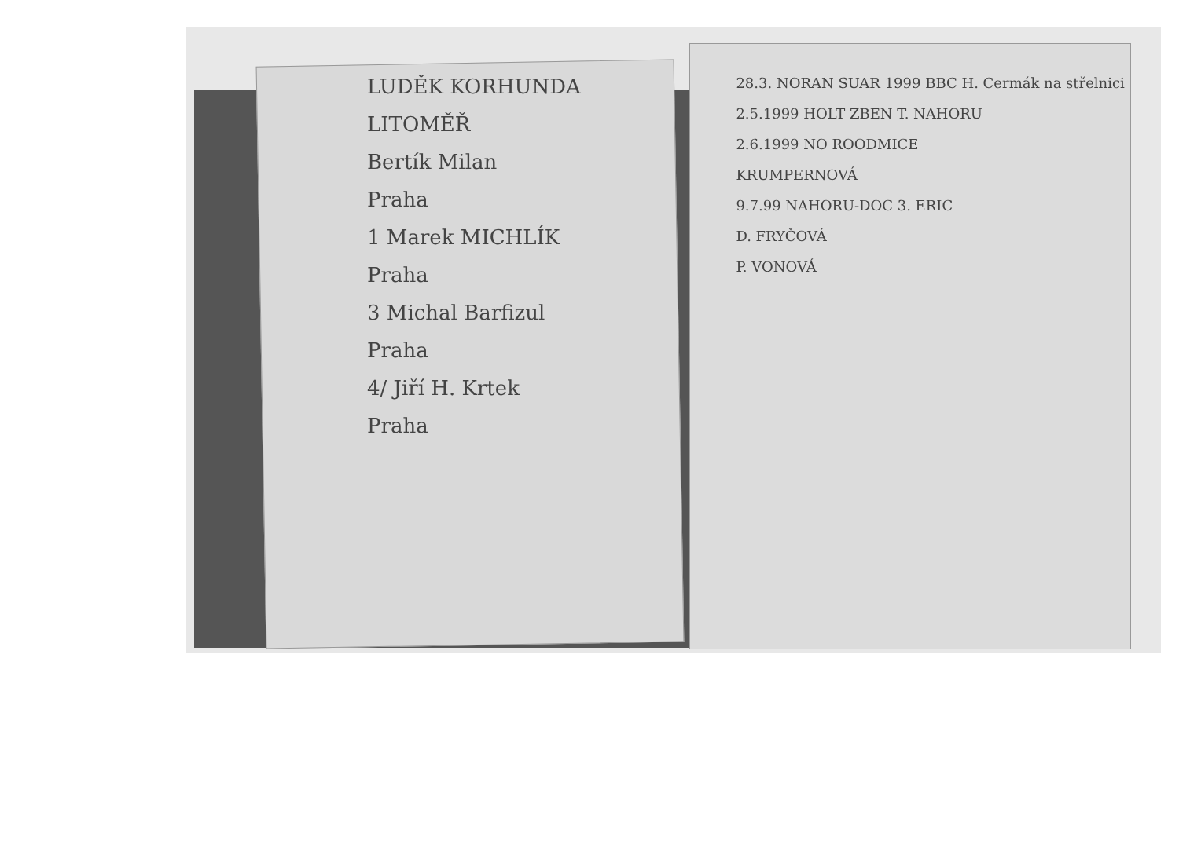LUDĚK KORHUNDA
LITOMĚŘ
Bertík Milan
Praha
1 Marek MICHLÍK
Praha
3 Michal Barfizul
Praha
4/ Jiří H. Krtek
Praha
28.3. NORAN SUAR 1999 BBC H. Cermák na střelnici
2.5.1999 HOLT ZBEN T. NAHORU
2.6.1999 NO ROODMICE
KRUMPERNOVÁ
9.7.99 NAHORU-DOC 3. ERIC
D. FRYČOVÁ
P. VONOVÁ